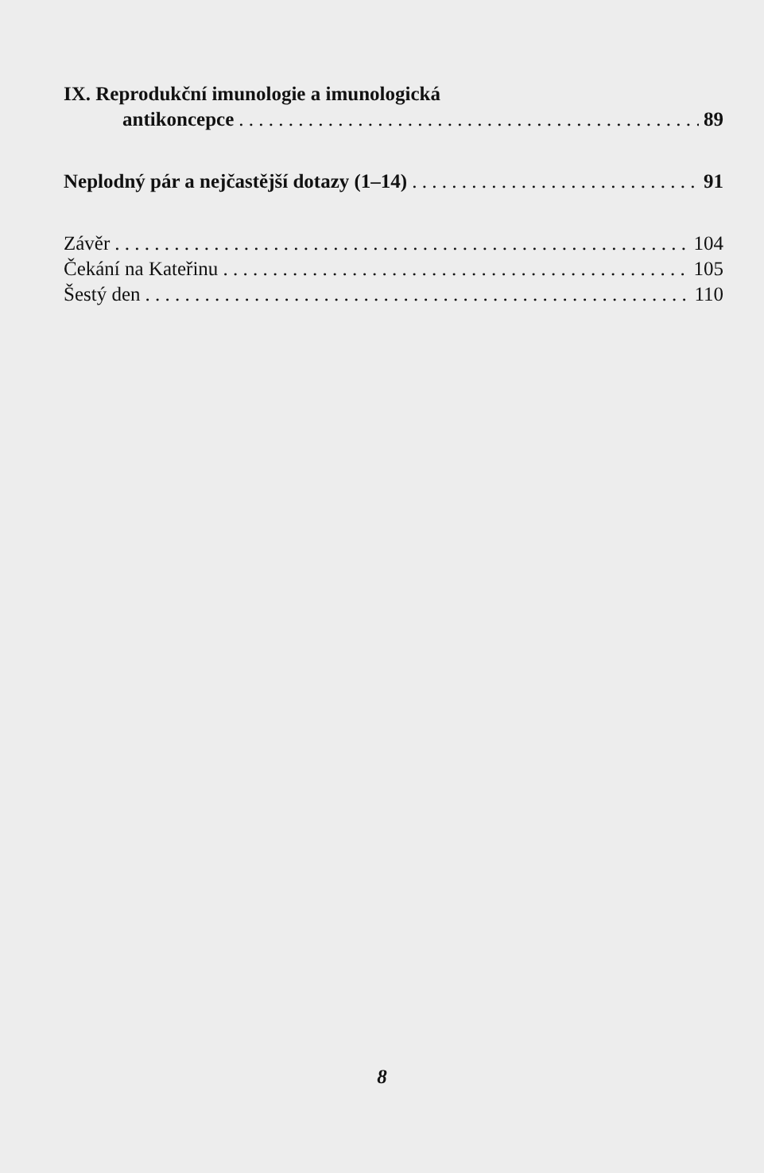IX. Reprodukční imunologie a imunologická
antikoncepce 89
Neplodný pár a nejčastější dotazy (1–14) 91
Závěr 104
Čekání na Kateřinu 105
Šestý den 110
8